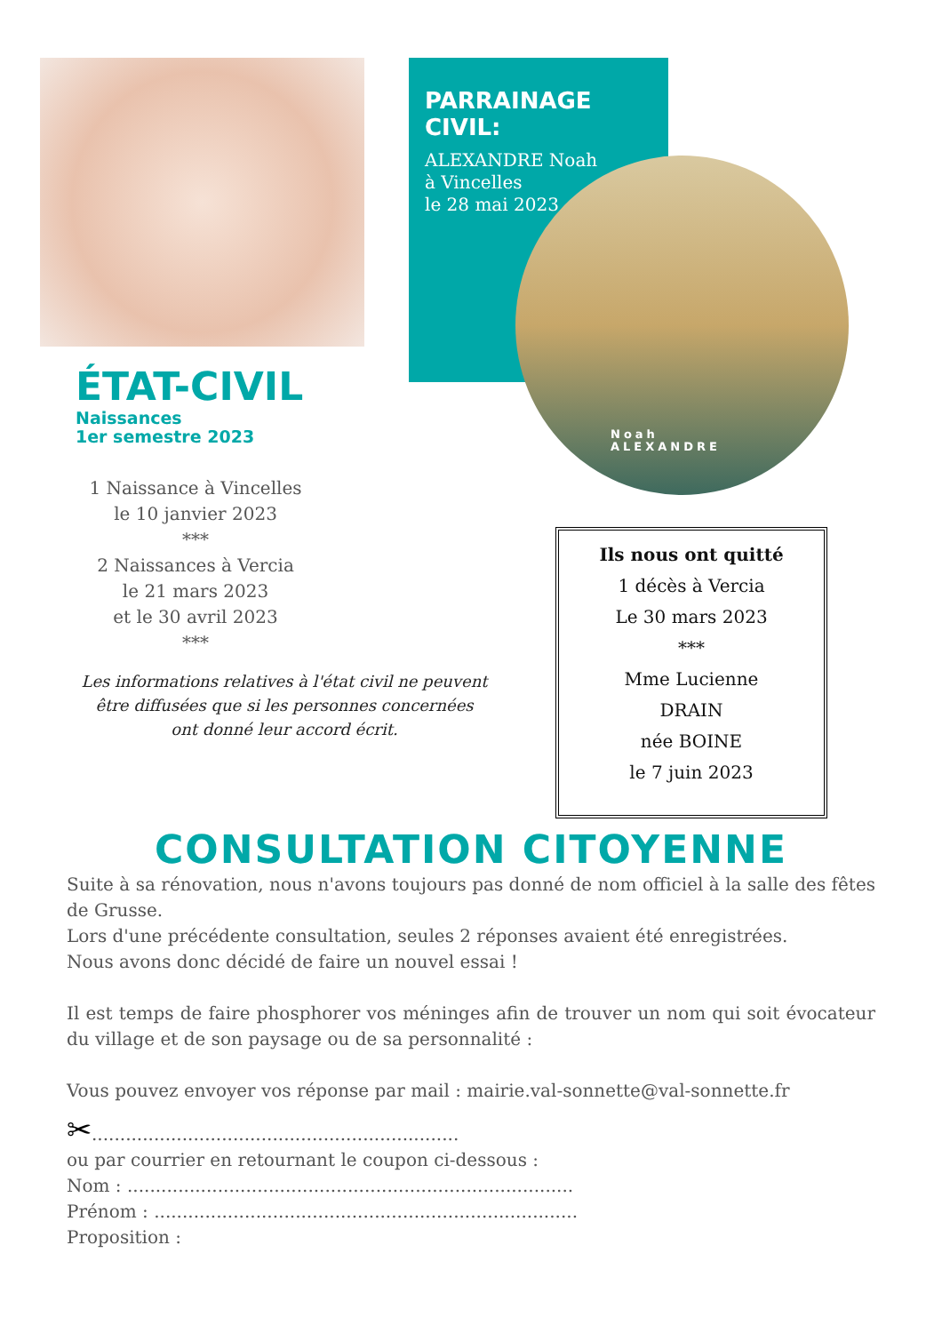PARRAINAGE CIVIL:
ALEXANDRE Noah
à Vincelles
le 28 mai 2023
Noah
ALEXANDRE
ÉTAT-CIVIL
Naissances
1er semestre 2023
1 Naissance à Vincelles
le 10 janvier 2023
***
2 Naissances à Vercia
le 21 mars 2023
et le 30 avril 2023
***
Les informations relatives à l'état civil ne peuvent être diffusées que si les personnes concernées ont donné leur accord écrit.
Ils nous ont quitté
1 décès à Vercia
Le 30 mars 2023
***
Mme Lucienne
DRAIN
née BOINE
le 7 juin 2023
CONSULTATION CITOYENNE
Suite à sa rénovation, nous n'avons toujours pas donné de nom officiel à la salle des fêtes de Grusse.
Lors d'une précédente consultation, seules 2 réponses avaient été enregistrées.
Nous avons donc décidé de faire un nouvel essai !
Il est temps de faire phosphorer vos méninges afin de trouver un nom qui soit évocateur du village et de son paysage ou de sa personnalité :
Vous pouvez envoyer vos réponse par mail : mairie.val-sonnette@val-sonnette.fr
✂.................................................................
ou par courrier en retournant le coupon ci-dessous :
Nom : ...............................................................................
Prénom : ...........................................................................
Proposition :